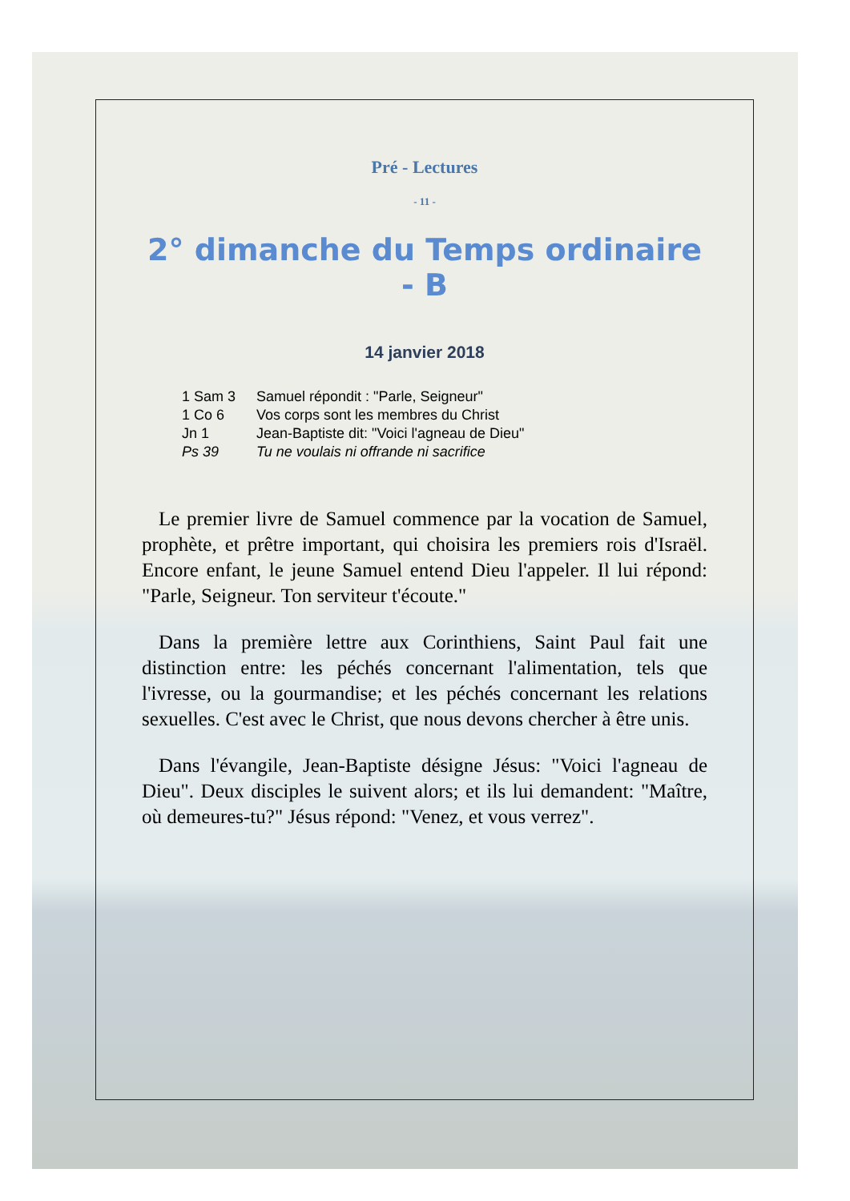Pré - Lectures
- 11 -
2° dimanche du Temps ordinaire - B
14 janvier 2018
1 Sam 3 Samuel répondit : "Parle, Seigneur"
1 Co 6 Vos corps sont les membres du Christ
Jn 1 Jean-Baptiste dit: "Voici l'agneau de Dieu"
Ps 39 Tu ne voulais ni offrande ni sacrifice
Le premier livre de Samuel commence par la vocation de Samuel, prophète, et prêtre important, qui choisira les premiers rois d'Israël. Encore enfant, le jeune Samuel entend Dieu l'appeler. Il lui répond: "Parle, Seigneur. Ton serviteur t'écoute."
Dans la première lettre aux Corinthiens, Saint Paul fait une distinction entre: les péchés concernant l'alimentation, tels que l'ivresse, ou la gourmandise; et les péchés concernant les relations sexuelles. C'est avec le Christ, que nous devons chercher à être unis.
Dans l'évangile, Jean-Baptiste désigne Jésus: "Voici l'agneau de Dieu". Deux disciples le suivent alors; et ils lui demandent: "Maître, où demeures-tu?" Jésus répond: "Venez, et vous verrez".